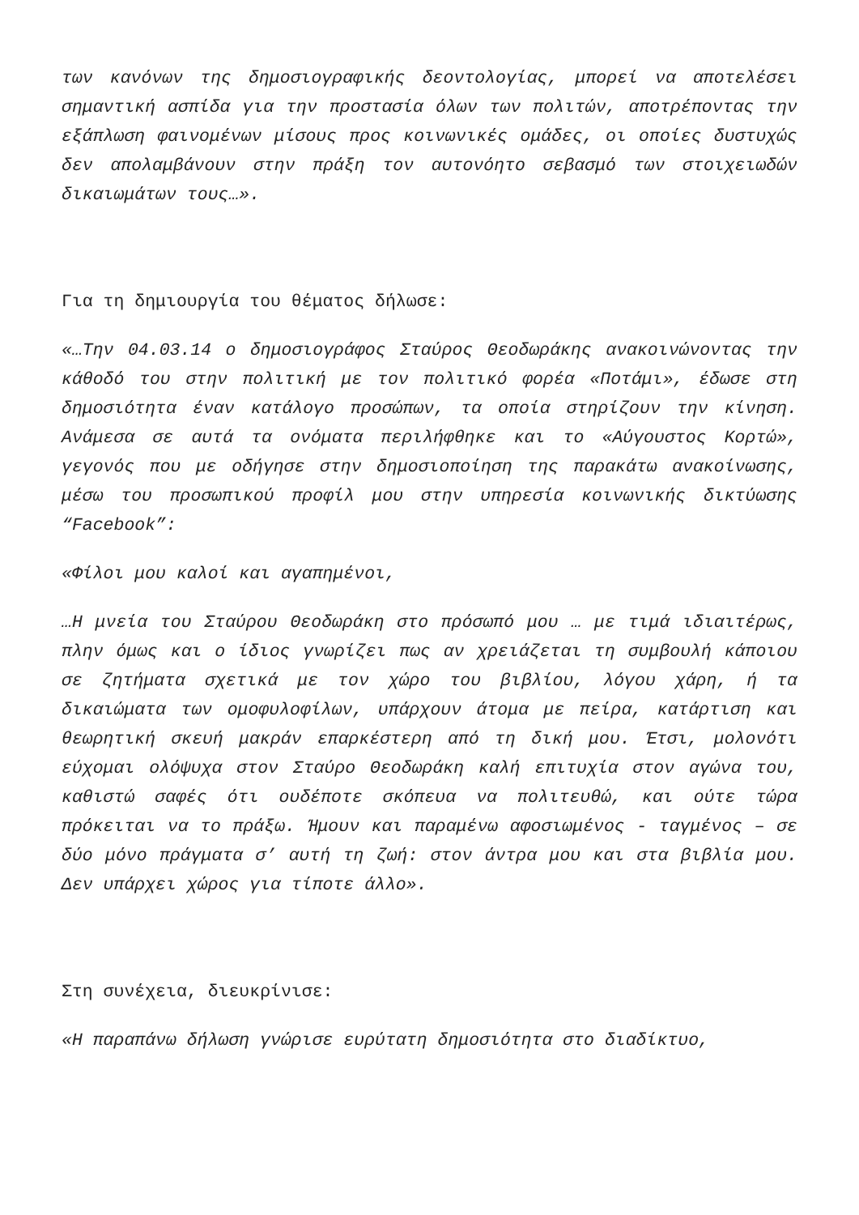των κανόνων της δημοσιογραφικής δεοντολογίας, μπορεί να αποτελέσει σημαντική ασπίδα για την προστασία όλων των πολιτών, αποτρέποντας την εξάπλωση φαινομένων μίσους προς κοινωνικές ομάδες, οι οποίες δυστυχώς δεν απολαμβάνουν στην πράξη τον αυτονόητο σεβασμό των στοιχειωδών δικαιωμάτων τους…».
Για τη δημιουργία του θέματος δήλωσε:
«…Την 04.03.14 ο δημοσιογράφος Σταύρος Θεοδωράκης ανακοινώνοντας την κάθοδό του στην πολιτική με τον πολιτικό φορέα «Ποτάμι», έδωσε στη δημοσιότητα έναν κατάλογο προσώπων, τα οποία στηρίζουν την κίνηση. Ανάμεσα σε αυτά τα ονόματα περιλήφθηκε και το «Αύγουστος Κορτώ», γεγονός που με οδήγησε στην δημοσιοποίηση της παρακάτω ανακοίνωσης, μέσω του προσωπικού προφίλ μου στην υπηρεσία κοινωνικής δικτύωσης “Facebook”:
«Φίλοι μου καλοί και αγαπημένοι,
…Η μνεία του Σταύρου Θεοδωράκη στο πρόσωπό μου … με τιμά ιδιαιτέρως, πλην όμως και ο ίδιος γνωρίζει πως αν χρειάζεται τη συμβουλή κάποιου σε ζητήματα σχετικά με τον χώρο του βιβλίου, λόγου χάρη, ή τα δικαιώματα των ομοφυλοφίλων, υπάρχουν άτομα με πείρα, κατάρτιση και θεωρητική σκευή μακράν επαρκέστερη από τη δική μου. Έτσι, μολονότι εύχομαι ολόψυχα στον Σταύρο Θεοδωράκη καλή επιτυχία στον αγώνα του, καθιστώ σαφές ότι ουδέποτε σκόπευα να πολιτευθώ, και ούτε τώρα πρόκειται να το πράξω. Ήμουν και παραμένω αφοσιωμένος - ταγμένος – σε δύο μόνο πράγματα σ’ αυτή τη ζωή: στον άντρα μου και στα βιβλία μου. Δεν υπάρχει χώρος για τίποτε άλλο».
Στη συνέχεια, διευκρίνισε:
«Η παραπάνω δήλωση γνώρισε ευρύτατη δημοσιότητα στο διαδίκτυο,